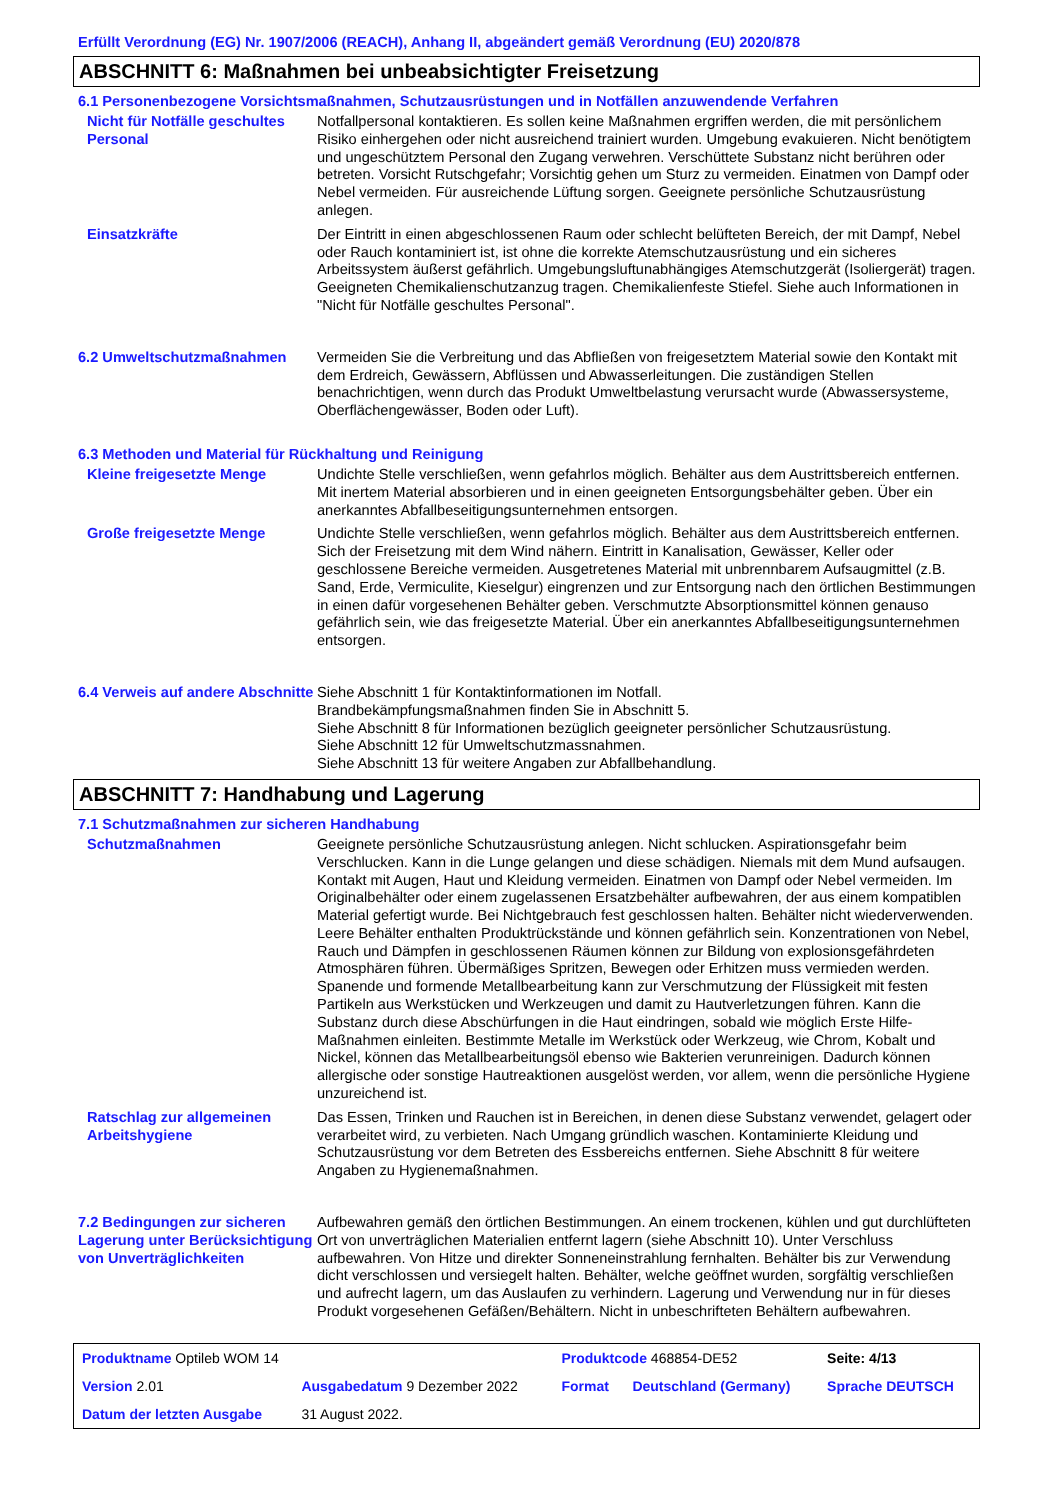Erfüllt Verordnung (EG) Nr. 1907/2006 (REACH), Anhang II, abgeändert gemäß Verordnung (EU) 2020/878
ABSCHNITT 6: Maßnahmen bei unbeabsichtigter Freisetzung
6.1 Personenbezogene Vorsichtsmaßnahmen, Schutzausrüstungen und in Notfällen anzuwendende Verfahren
| Nicht für Notfälle geschultes Personal | Notfallpersonal kontaktieren. Es sollen keine Maßnahmen ergriffen werden, die mit persönlichem Risiko einhergehen oder nicht ausreichend trainiert wurden. Umgebung evakuieren. Nicht benötigtem und ungeschütztem Personal den Zugang verwehren. Verschüttete Substanz nicht berühren oder betreten. Vorsicht Rutschgefahr; Vorsichtig gehen um Sturz zu vermeiden. Einatmen von Dampf oder Nebel vermeiden. Für ausreichende Lüftung sorgen. Geeignete persönliche Schutzausrüstung anlegen. |
| Einsatzkräfte | Der Eintritt in einen abgeschlossenen Raum oder schlecht belüfteten Bereich, der mit Dampf, Nebel oder Rauch kontaminiert ist, ist ohne die korrekte Atemschutzausrüstung und ein sicheres Arbeitssystem äußerst gefährlich. Umgebungsluftunabhängiges Atemschutzgerät (Isoliergerät) tragen. Geeigneten Chemikalienschutzanzug tragen. Chemikalienfeste Stiefel. Siehe auch Informationen in "Nicht für Notfälle geschultes Personal". |
| 6.2 Umweltschutzmaßnahmen | Vermeiden Sie die Verbreitung und das Abfließen von freigesetztem Material sowie den Kontakt mit dem Erdreich, Gewässern, Abflüssen und Abwasserleitungen. Die zuständigen Stellen benachrichtigen, wenn durch das Produkt Umweltbelastung verursacht wurde (Abwassersysteme, Oberflächengewässer, Boden oder Luft). |
6.3 Methoden und Material für Rückhaltung und Reinigung
| Kleine freigesetzte Menge | Undichte Stelle verschließen, wenn gefahrlos möglich. Behälter aus dem Austrittsbereich entfernen. Mit inertem Material absorbieren und in einen geeigneten Entsorgungsbehälter geben. Über ein anerkanntes Abfallbeseitigungsunternehmen entsorgen. |
| Große freigesetzte Menge | Undichte Stelle verschließen, wenn gefahrlos möglich. Behälter aus dem Austrittsbereich entfernen. Sich der Freisetzung mit dem Wind nähern. Eintritt in Kanalisation, Gewässer, Keller oder geschlossene Bereiche vermeiden. Ausgetretenes Material mit unbrennbarem Aufsaugmittel (z.B. Sand, Erde, Vermiculite, Kieselgur) eingrenzen und zur Entsorgung nach den örtlichen Bestimmungen in einen dafür vorgesehenen Behälter geben. Verschmutzte Absorptionsmittel können genauso gefährlich sein, wie das freigesetzte Material. Über ein anerkanntes Abfallbeseitigungsunternehmen entsorgen. |
| 6.4 Verweis auf andere Abschnitte | Siehe Abschnitt 1 für Kontaktinformationen im Notfall. Brandbekämpfungsmaßnahmen finden Sie in Abschnitt 5. Siehe Abschnitt 8 für Informationen bezüglich geeigneter persönlicher Schutzausrüstung. Siehe Abschnitt 12 für Umweltschutzmassnahmen. Siehe Abschnitt 13 für weitere Angaben zur Abfallbehandlung. |
ABSCHNITT 7: Handhabung und Lagerung
7.1 Schutzmaßnahmen zur sicheren Handhabung
| Schutzmaßnahmen | Geeignete persönliche Schutzausrüstung anlegen. Nicht schlucken. Aspirationsgefahr beim Verschlucken. Kann in die Lunge gelangen und diese schädigen. Niemals mit dem Mund aufsaugen. Kontakt mit Augen, Haut und Kleidung vermeiden. Einatmen von Dampf oder Nebel vermeiden. Im Originalbehälter oder einem zugelassenen Ersatzbehälter aufbewahren, der aus einem kompatiblen Material gefertigt wurde. Bei Nichtgebrauch fest geschlossen halten. Behälter nicht wiederverwenden. Leere Behälter enthalten Produktrückstände und können gefährlich sein. Konzentrationen von Nebel, Rauch und Dämpfen in geschlossenen Räumen können zur Bildung von explosionsgefährdeten Atmosphären führen. Übermäßiges Spritzen, Bewegen oder Erhitzen muss vermieden werden. Spanende und formende Metallbearbeitung kann zur Verschmutzung der Flüssigkeit mit festen Partikeln aus Werkstücken und Werkzeugen und damit zu Hautverletzungen führen. Kann die Substanz durch diese Abschürfungen in die Haut eindringen, sobald wie möglich Erste Hilfe-Maßnahmen einleiten. Bestimmte Metalle im Werkstück oder Werkzeug, wie Chrom, Kobalt und Nickel, können das Metallbearbeitungsöl ebenso wie Bakterien verunreinigen. Dadurch können allergische oder sonstige Hautreaktionen ausgelöst werden, vor allem, wenn die persönliche Hygiene unzureichend ist. |
| Ratschlag zur allgemeinen Arbeitshygiene | Das Essen, Trinken und Rauchen ist in Bereichen, in denen diese Substanz verwendet, gelagert oder verarbeitet wird, zu verbieten. Nach Umgang gründlich waschen. Kontaminierte Kleidung und Schutzausrüstung vor dem Betreten des Essbereichs entfernen. Siehe Abschnitt 8 für weitere Angaben zu Hygienemaßnahmen. |
| 7.2 Bedingungen zur sicheren Lagerung unter Berücksichtigung von Unverträglichkeiten | Aufbewahren gemäß den örtlichen Bestimmungen. An einem trockenen, kühlen und gut durchlüfteten Ort von unverträglichen Materialien entfernt lagern (siehe Abschnitt 10). Unter Verschluss aufbewahren. Von Hitze und direkter Sonneneinstrahlung fernhalten. Behälter bis zur Verwendung dicht verschlossen und versiegelt halten. Behälter, welche geöffnet wurden, sorgfältig verschließen und aufrecht lagern, um das Auslaufen zu verhindern. Lagerung und Verwendung nur in für dieses Produkt vorgesehenen Gefäßen/Behältern. Nicht in unbeschrifteten Behältern aufbewahren. |
| Produktname Optileb WOM 14 | | Produktcode 468854-DE52 | | Seite: 4/13 |
| Version 2.01 | Ausgabedatum 9 Dezember 2022 | Format | Deutschland (Germany) | Sprache DEUTSCH |
| Datum der letzten Ausgabe | 31 August 2022. | | | |